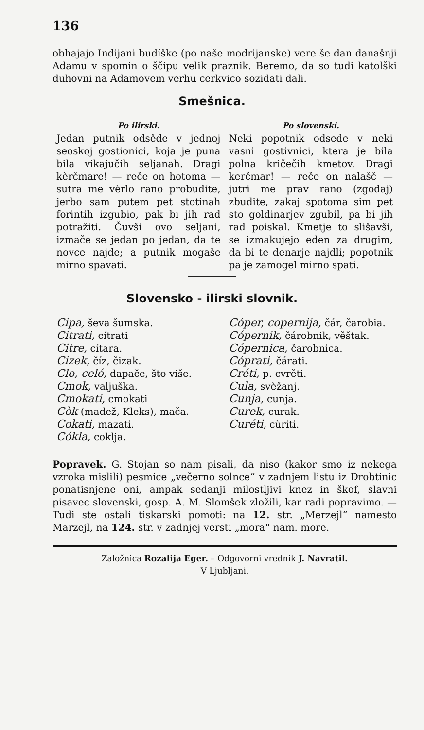136
obhajajo Indijani budíške (po naše modrijanske) vere še dan današnji Adamu v spomin o ščipu velik praznik. Beremo, da so tudi katolški duhovni na Adamovem verhu cerkvico sozidati dali.
Smešnica.
Po ilirski.
Jedan putnik odsěde v jednoj seoskoj gostionici, koja je puna bila vikajučih seljanah. Dragi kèrčmare! — reče on hotoma — sutra me vèrlo rano probudite, jerbo sam putem pet stotinah forintih izgubio, pak bi jih rad potražiti. Čuvši ovo seljani, izmače se jedan po jedan, da te novce najde; a putnik mogaše mirno spavati.
Po slovenski.
Neki popotnik odsede v neki vasni gostivnici, ktera je bila polna kričečih kmetov. Dragi kerčmar! — reče on nalašč — jutri me prav rano (zgodaj) zbudite, zakaj spotoma sim pet sto goldinarjev zgubil, pa bi jih rad poiskal. Kmetje to slišavši, se izmakujejo eden za drugim, da bi te denarje najdli; popotnik pa je zamogel mirno spati.
Slovensko - ilirski slovnik.
Cipa, ševa šumska.
Citrati, cítrati
Citre, cítara.
Cizek, číz, čizak.
Clo, celó, dapače, što više.
Cmok, valjuška.
Cmokati, cmokati
Còk (madež, Kleks), mača.
Cokati, mazati.
Cókla, coklja.
Cóper, copernija, čár, čarobia.
Cópernik, čárobnik, věštak.
Cópernica, čarobnica.
Cóprati, čárati.
Créti, p. cvrěti.
Cula, svèžanj.
Cunja, cunja.
Curek, curak.
Curéti, cùriti.
Popravek. G. Stojan so nam pisali, da niso (kakor smo iz nekega vzroka mislili) pesmice „večerno solnce“ v zadnjem listu iz Drobtinic ponatisnjene oni, ampak sedanji milostljivi knez in škof, slavni pisavec slovenski, gosp. A. M. Slomšek zložili, kar radi popravimo. — Tudi ste ostali tiskarski pomoti: na 12. str. „Merzejl“ namesto Marzejl, na 124. str. v zadnjej versti „mora“ nam. more.
Založnica Rozalija Eger. – Odgovorni vrednik J. Navratil.
V Ljubljani.